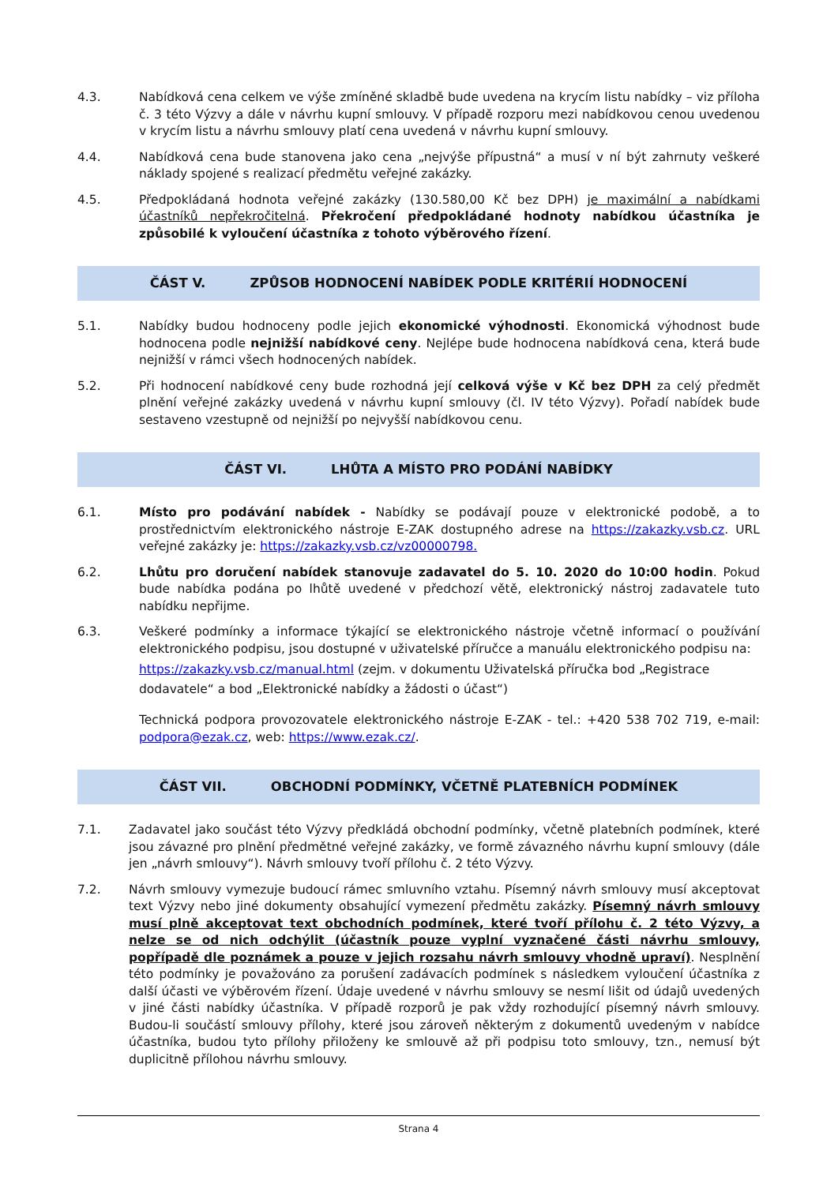4.3. Nabídková cena celkem ve výše zmíněné skladbě bude uvedena na krycím listu nabídky – viz příloha č. 3 této Výzvy a dále v návrhu kupní smlouvy. V případě rozporu mezi nabídkovou cenou uvedenou v krycím listu a návrhu smlouvy platí cena uvedená v návrhu kupní smlouvy.
4.4. Nabídková cena bude stanovena jako cena „nejvýše přípustná“ a musí v ní být zahrnuty veškeré náklady spojené s realizací předmětu veřejné zakázky.
4.5. Předpokládaná hodnota veřejné zakázky (130.580,00 Kč bez DPH) je maximální a nabídkami účastníků nepřekročitelná. Překročení předpokládané hodnoty nabídkou účastníka je způsobilé k vyloučení účastníka z tohoto výběrového řízení.
ČÁST V. ZPŮSOB HODNOCENÍ NABÍDEK PODLE KRITÉRIÍ HODNOCENÍ
5.1. Nabídky budou hodnoceny podle jejich ekonomické výhodnosti. Ekonomická výhodnost bude hodnocena podle nejnižší nabídkové ceny. Nejlépe bude hodnocena nabídková cena, která bude nejnižší v rámci všech hodnocených nabídek.
5.2. Při hodnocení nabídkové ceny bude rozhodná její celková výše v Kč bez DPH za celý předmět plnění veřejné zakázky uvedená v návrhu kupní smlouvy (čl. IV této Výzvy). Pořadí nabídek bude sestaveno vzestupně od nejnižší po nejvyšší nabídkovou cenu.
ČÁST VI. LHŮTA A MÍSTO PRO PODÁNÍ NABÍDKY
6.1. Místo pro podávání nabídek - Nabídky se podávají pouze v elektronické podobě, a to prostřednictvím elektronického nástroje E-ZAK dostupného adrese na https://zakazky.vsb.cz. URL veřejné zakázky je: https://zakazky.vsb.cz/vz00000798.
6.2. Lhůtu pro doručení nabídek stanovuje zadavatel do 5. 10. 2020 do 10:00 hodin. Pokud bude nabídka podána po lhůtě uvedené v předchozí větě, elektronický nástroj zadavatele tuto nabídku nepřijme.
6.3. Veškeré podmínky a informace týkající se elektronického nástroje včetně informací o používání elektronického podpisu, jsou dostupné v uživatelské příručce a manuálu elektronického podpisu na:
https://zakazky.vsb.cz/manual.html (zejm. v dokumentu Uživatelská příručka bod „Registrace dodavatele“ a bod „Elektronické nabídky a žádosti o účast“)
Technická podpora provozovatele elektronického nástroje E-ZAK - tel.: +420 538 702 719, e-mail: podpora@ezak.cz, web: https://www.ezak.cz/.
ČÁST VII. OBCHODNÍ PODMÍNKY, VČETNĚ PLATEBNÍCH PODMÍNEK
7.1. Zadavatel jako součást této Výzvy předkládá obchodní podmínky, včetně platebních podmínek, které jsou závazné pro plnění předmětné veřejné zakázky, ve formě závazného návrhu kupní smlouvy (dále jen „návrh smlouvy“). Návrh smlouvy tvoří přílohu č. 2 této Výzvy.
7.2. Návrh smlouvy vymezuje budoucí rámec smluvního vztahu. Písemný návrh smlouvy musí akceptovat text Výzvy nebo jiné dokumenty obsahující vymezení předmětu zakázky. Písemný návrh smlouvy musí plně akceptovat text obchodních podmínek, které tvoří přílohu č. 2 této Výzvy, a nelze se od nich odchýlit (účastník pouze vyplní vyznačené části návrhu smlouvy, popřípadě dle poznámek a pouze v jejich rozsahu návrh smlouvy vhodně upraví). Nesplnění této podmínky je považováno za porušení zadávacích podmínek s následkem vyloučení účastníka z další účasti ve výběrovém řízení. Údaje uvedené v návrhu smlouvy se nesmí lišit od údajů uvedených v jiné části nabídky účastníka. V případě rozporů je pak vždy rozhodující písemný návrh smlouvy. Budou-li součástí smlouvy přílohy, které jsou zároveň některým z dokumentů uvedeným v nabídce účastníka, budou tyto přílohy přiloženy ke smlouvě až při podpisu toto smlouvy, tzn., nemusí být duplicitně přílohou návrhu smlouvy.
Strana 4